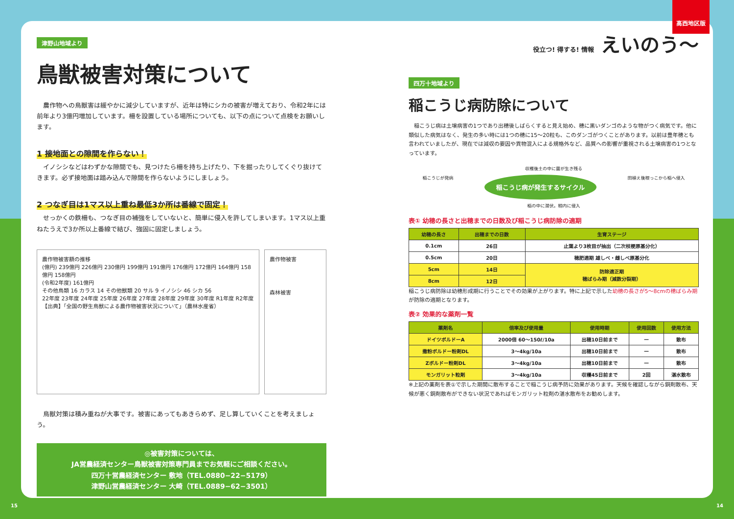高西地区版
津野山地域より
鳥獣被害対策について
　農作物への鳥獣害は緩やかに減少していますが、近年は特にシカの被害が増えており、令和2年には前年より3億円増加しています。柵を設置している場所についても、以下の点について点検をお願いします。
1 接地面との隙間を作らない！
　イノシシなどはわずかな隙間でも、見つけたら柵を持ち上げたり、下を掘ったりしてくぐり抜けてきます。必ず接地面は踏み込んで隙間を作らないようにしましょう。
2 つなぎ目は1マス以上重ね最低3か所は番線で固定！
　せっかくの鉄柵も、つなぎ目の補強をしていないと、簡単に侵入を許してしまいます。1マス以上重ねたうえで3か所以上番線で結び、強固に固定しましょう。
農作物被害額の推移
(億円) 239億円 226億円 230億円 199億円 191億円 176億円 172億円 164億円 158億円 158億円
(令和2年度) 161億円
その他鳥類 16 カラス 14 その他獣類 20 サル 9 イノシシ 46 シカ 56
22年度 23年度 24年度 25年度 26年度 27年度 28年度 29年度 30年度 R1年度 R2年度
【出典】「全国の野生鳥獣による農作物被害状況について」（農林水産省）
農作物被害
森林被害
　鳥獣対策は積み重ねが大事です。被害にあってもあきらめず、足し算していくことを考えましょう。
◎被害対策については、
JA営農経済センター鳥獣被害対策専門員までお気軽にご相談ください。
四万十営農経済センター 敷地（TEL.0880−22−5179）
津野山営農経済センター 大崎（TEL.0889−62−3501）
役立つ! 得する! 情報 えいのう〜
四万十地域より
稲こうじ病防除について
　稲こうじ病は土壌病害の1つであり出穂後しばらくすると見え始め、穂に黒いダンゴのような物がつく病気です。他に類似した病気はなく、発生の多い時には1つの穂に15〜20粒も、このダンゴがつくことがあります。以前は豊年穂とも言われていましたが、現在では減収の要因や異物混入による規格外など、品質への影響が重視される土壌病害の1つとなっています。
収穫後土の中に菌が生き残る 稲こうじが発病 稲こうじ病が発生するサイクル 田植え後根っこから稲へ侵入 稲の中に潜伏。籾内に侵入
表① 幼穂の長さと出穂までの日数及び稲こうじ病防除の適期
| 幼穂の長さ | 出穂までの日数 | 生育ステージ |
| --- | --- | --- |
| 0.1cm | 26日 | 止葉より3枚目が抽出（二次枝梗原基分化） |
| 0.5cm | 20日 | 穂肥適期 雄しべ・雌しべ原基分化 |
| 5cm | 14日 | 防除適正期 穂ばらみ期（減数分裂期） |
| 8cm | 12日 | |
稲こうじ病防除は幼穂形成期に行うことでその効果が上がります。特に上記で示した幼穂の長さが5〜8cmの穂ばらみ期が防除の適期となります。
表② 効果的な薬剤一覧
| 薬剤名 | 倍率及び使用量 | 使用時期 | 使用回数 | 使用方法 |
| --- | --- | --- | --- | --- |
| ドイツボルドーA | 2000倍 60〜150ℓ/10a | 出穂10日前まで | — | 散布 |
| 撒粉ボルドー粉剤DL | 3〜4kg/10a | 出穂10日前まで | — | 散布 |
| Zボルドー粉剤DL | 3〜4kg/10a | 出穂10日前まで | — | 散布 |
| モンガリット粒剤 | 3〜4kg/10a | 収穫45日前まで | 2回 | 湛水散布 |
※上記の薬剤を表①で示した期間に散布することで稲こうじ病予防に効果があります。天候を確認しながら銅剤散布、天候が悪く銅剤散布ができない状況であればモンガリット粒剤の湛水散布をお勧めします。
15 14